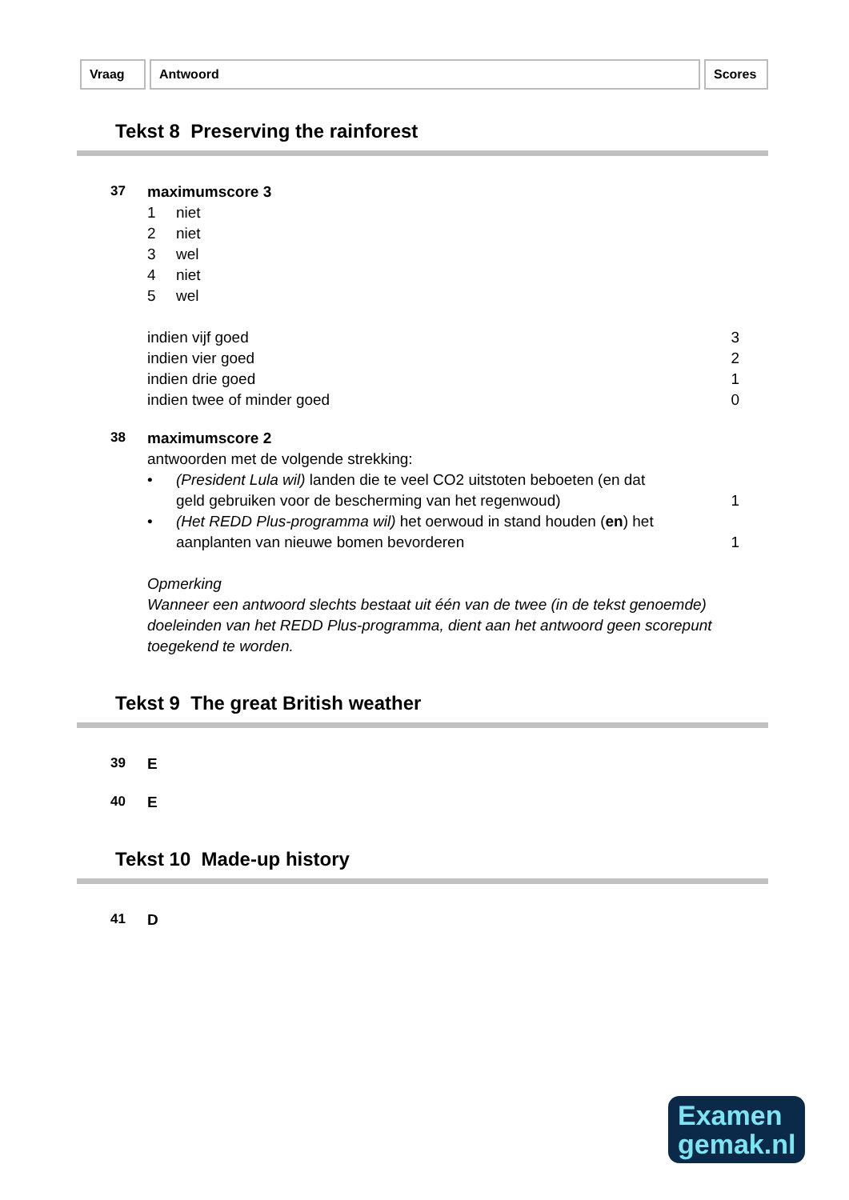Vraag Antwoord Scores
Tekst 8 Preserving the rainforest
37
maximumscore 3
1 niet
2 niet
3 wel
4 niet
5 wel
indien vijf goed 3
indien vier goed 2
indien drie goed 1
indien twee of minder goed 0
38
maximumscore 2
antwoorden met de volgende strekking:
• (President Lula wil) landen die te veel CO2 uitstoten beboeten (en dat
geld gebruiken voor de bescherming van het regenwoud) 1
• (Het REDD Plus-programma wil) het oerwoud in stand houden (en) het
aanplanten van nieuwe bomen bevorderen 1
Opmerking
Wanneer een antwoord slechts bestaat uit één van de twee (in de tekst genoemde) doeleinden van het REDD Plus-programma, dient aan het antwoord geen scorepunt toegekend te worden.
Tekst 9 The great British weather
39
E
40
E
Tekst 10 Made-up history
41
D
Examen
gemak.nl